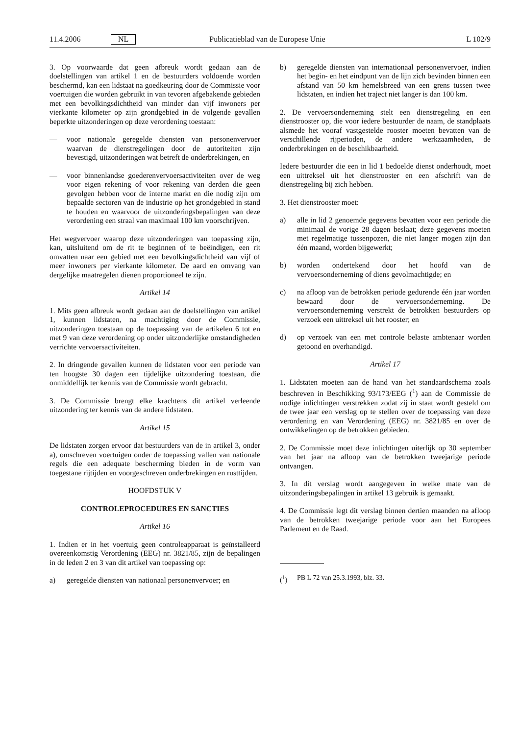11.4.2006 NL Publicatieblad van de Europese Unie L 102/9
3. Op voorwaarde dat geen afbreuk wordt gedaan aan de doelstellingen van artikel 1 en de bestuurders voldoende worden beschermd, kan een lidstaat na goedkeuring door de Commissie voor voertuigen die worden gebruikt in van tevoren afgebakende gebieden met een bevolkingsdichtheid van minder dan vijf inwoners per vierkante kilometer op zijn grondgebied in de volgende gevallen beperkte uitzonderingen op deze verordening toestaan:
— voor nationale geregelde diensten van personenvervoer waarvan de dienstregelingen door de autoriteiten zijn bevestigd, uitzonderingen wat betreft de onderbrekingen, en
— voor binnenlandse goederenvervoersactiviteiten over de weg voor eigen rekening of voor rekening van derden die geen gevolgen hebben voor de interne markt en die nodig zijn om bepaalde sectoren van de industrie op het grondgebied in stand te houden en waarvoor de uitzonderingsbepalingen van deze verordening een straal van maximaal 100 km voorschrijven.
Het wegvervoer waarop deze uitzonderingen van toepassing zijn, kan, uitsluitend om de rit te beginnen of te beëindigen, een rit omvatten naar een gebied met een bevolkingsdichtheid van vijf of meer inwoners per vierkante kilometer. De aard en omvang van dergelijke maatregelen dienen proportioneel te zijn.
Artikel 14
1. Mits geen afbreuk wordt gedaan aan de doelstellingen van artikel 1, kunnen lidstaten, na machtiging door de Commissie, uitzonderingen toestaan op de toepassing van de artikelen 6 tot en met 9 van deze verordening op onder uitzonderlijke omstandigheden verrichte vervoersactiviteiten.
2. In dringende gevallen kunnen de lidstaten voor een periode van ten hoogste 30 dagen een tijdelijke uitzondering toestaan, die onmiddellijk ter kennis van de Commissie wordt gebracht.
3. De Commissie brengt elke krachtens dit artikel verleende uitzondering ter kennis van de andere lidstaten.
Artikel 15
De lidstaten zorgen ervoor dat bestuurders van de in artikel 3, onder a), omschreven voertuigen onder de toepassing vallen van nationale regels die een adequate bescherming bieden in de vorm van toegestane rijtijden en voorgeschreven onderbrekingen en rusttijden.
HOOFDSTUK V
CONTROLEPROCEDURES EN SANCTIES
Artikel 16
1. Indien er in het voertuig geen controleapparaat is geïnstalleerd overeenkomstig Verordening (EEG) nr. 3821/85, zijn de bepalingen in de leden 2 en 3 van dit artikel van toepassing op:
a) geregelde diensten van nationaal personenvervoer; en
b) geregelde diensten van internationaal personenvervoer, indien het begin- en het eindpunt van de lijn zich bevinden binnen een afstand van 50 km hemelsbreed van een grens tussen twee lidstaten, en indien het traject niet langer is dan 100 km.
2. De vervoersonderneming stelt een dienstregeling en een dienstrooster op, die voor iedere bestuurder de naam, de standplaats alsmede het vooraf vastgestelde rooster moeten bevatten van de verschillende rijperioden, de andere werkzaamheden, de onderbrekingen en de beschikbaarheid.
Iedere bestuurder die een in lid 1 bedoelde dienst onderhoudt, moet een uittreksel uit het dienstrooster en een afschrift van de dienstregeling bij zich hebben.
3. Het dienstrooster moet:
a) alle in lid 2 genoemde gegevens bevatten voor een periode die minimaal de vorige 28 dagen beslaat; deze gegevens moeten met regelmatige tussenpozen, die niet langer mogen zijn dan één maand, worden bijgewerkt;
b) worden ondertekend door het hoofd van de vervoersonderneming of diens gevolmachtigde; en
c) na afloop van de betrokken periode gedurende één jaar worden bewaard door de vervoersonderneming. De vervoersonderneming verstrekt de betrokken bestuurders op verzoek een uittreksel uit het rooster; en
d) op verzoek van een met controle belaste ambtenaar worden getoond en overhandigd.
Artikel 17
1. Lidstaten moeten aan de hand van het standaardschema zoals beschreven in Beschikking 93/173/EEG (<sup>1</sup>) aan de Commissie de nodige inlichtingen verstrekken zodat zij in staat wordt gesteld om de twee jaar een verslag op te stellen over de toepassing van deze verordening en van Verordening (EEG) nr. 3821/85 en over de ontwikkelingen op de betrokken gebieden.
2. De Commissie moet deze inlichtingen uiterlijk op 30 september van het jaar na afloop van de betrokken tweejarige periode ontvangen.
3. In dit verslag wordt aangegeven in welke mate van de uitzonderingsbepalingen in artikel 13 gebruik is gemaakt.
4. De Commissie legt dit verslag binnen dertien maanden na afloop van de betrokken tweejarige periode voor aan het Europees Parlement en de Raad.
(<sup>1</sup>) PB L 72 van 25.3.1993, blz. 33.